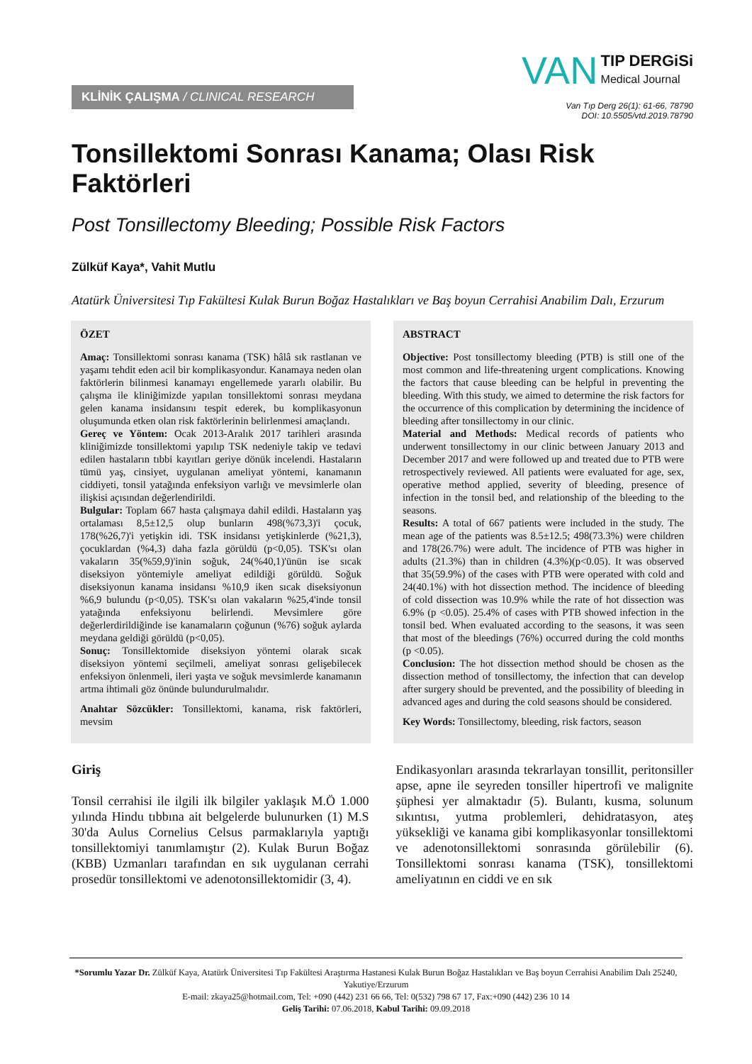KLİNİK ÇALIŞMA / CLINICAL RESEARCH
VAN TIP DERGiSi
Medical Journal
Van Tıp Derg 26(1): 61-66, 78790
DOI: 10.5505/vtd.2019.78790
Tonsillektomi Sonrası Kanama; Olası Risk Faktörleri
Post Tonsillectomy Bleeding; Possible Risk Factors
Zülküf Kaya*, Vahit Mutlu
Atatürk Üniversitesi Tıp Fakültesi Kulak Burun Boğaz Hastalıkları ve Baş boyun Cerrahisi Anabilim Dalı, Erzurum
ÖZET
Amaç: Tonsillektomi sonrası kanama (TSK) hâlâ sık rastlanan ve yaşamı tehdit eden acil bir komplikasyondur. Kanamaya neden olan faktörlerin bilinmesi kanamayı engellemede yararlı olabilir. Bu çalışma ile kliniğimizde yapılan tonsillektomi sonrası meydana gelen kanama insidansını tespit ederek, bu komplikasyonun oluşumunda etken olan risk faktörlerinin belirlenmesi amaçlandı.
Gereç ve Yöntem: Ocak 2013-Aralık 2017 tarihleri arasında kliniğimizde tonsillektomi yapılıp TSK nedeniyle takip ve tedavi edilen hastaların tıbbi kayıtları geriye dönük incelendi. Hastaların tümü yaş, cinsiyet, uygulanan ameliyat yöntemi, kanamanın ciddiyeti, tonsil yatağında enfeksiyon varlığı ve mevsimlerle olan ilişkisi açısından değerlendirildi.
Bulgular: Toplam 667 hasta çalışmaya dahil edildi. Hastaların yaş ortalaması 8,5±12,5 olup bunların 498(%73,3)'i çocuk, 178(%26,7)'i yetişkin idi. TSK insidansı yetişkinlerde (%21,3), çocuklardan (%4,3) daha fazla görüldü (p<0,05). TSK'sı olan vakaların 35(%59,9)'inin soğuk, 24(%40,1)'ünün ise sıcak diseksiyon yöntemiyle ameliyat edildiği görüldü. Soğuk diseksiyonun kanama insidansı %10,9 iken sıcak diseksiyonun %6,9 bulundu (p<0,05). TSK'sı olan vakaların %25,4'inde tonsil yatağında enfeksiyonu belirlendi. Mevsimlere göre değerlerdirildiğinde ise kanamaların çoğunun (%76) soğuk aylarda meydana geldiği görüldü (p<0,05).
Sonuç: Tonsillektomide diseksiyon yöntemi olarak sıcak diseksiyon yöntemi seçilmeli, ameliyat sonrası gelişebilecek enfeksiyon önlenmeli, ileri yaşta ve soğuk mevsimlerde kanamanın artma ihtimali göz önünde bulundurulmalıdır.
Anahtar Sözcükler: Tonsillektomi, kanama, risk faktörleri, mevsim
ABSTRACT
Objective: Post tonsillectomy bleeding (PTB) is still one of the most common and life-threatening urgent complications. Knowing the factors that cause bleeding can be helpful in preventing the bleeding. With this study, we aimed to determine the risk factors for the occurrence of this complication by determining the incidence of bleeding after tonsillectomy in our clinic.
Material and Methods: Medical records of patients who underwent tonsillectomy in our clinic between January 2013 and December 2017 and were followed up and treated due to PTB were retrospectively reviewed. All patients were evaluated for age, sex, operative method applied, severity of bleeding, presence of infection in the tonsil bed, and relationship of the bleeding to the seasons.
Results: A total of 667 patients were included in the study. The mean age of the patients was 8.5±12.5; 498(73.3%) were children and 178(26.7%) were adult. The incidence of PTB was higher in adults (21.3%) than in children (4.3%)(p<0.05). It was observed that 35(59.9%) of the cases with PTB were operated with cold and 24(40.1%) with hot dissection method. The incidence of bleeding of cold dissection was 10.9% while the rate of hot dissection was 6.9% (p <0.05). 25.4% of cases with PTB showed infection in the tonsil bed. When evaluated according to the seasons, it was seen that most of the bleedings (76%) occurred during the cold months (p <0.05).
Conclusion: The hot dissection method should be chosen as the dissection method of tonsillectomy, the infection that can develop after surgery should be prevented, and the possibility of bleeding in advanced ages and during the cold seasons should be considered.
Key Words: Tonsillectomy, bleeding, risk factors, season
Giriş
Tonsil cerrahisi ile ilgili ilk bilgiler yaklaşık M.Ö 1.000 yılında Hindu tıbbına ait belgelerde bulunurken (1) M.S 30'da Aulus Cornelius Celsus parmaklarıyla yaptığı tonsillektomiyi tanımlamıştır (2). Kulak Burun Boğaz (KBB) Uzmanları tarafından en sık uygulanan cerrahi prosedür tonsillektomi ve adenotonsillektomidir (3, 4).
Endikasyonları arasında tekrarlayan tonsillit, peritonsiller apse, apne ile seyreden tonsiller hipertrofi ve malignite şüphesi yer almaktadır (5). Bulantı, kusma, solunum sıkıntısı, yutma problemleri, dehidratasyon, ateş yüksekliği ve kanama gibi komplikasyonlar tonsillektomi ve adenotonsillektomi sonrasında görülebilir (6). Tonsillektomi sonrası kanama (TSK), tonsillektomi ameliyatının en ciddi ve en sık
*Sorumlu Yazar Dr. Zülküf Kaya, Atatürk Üniversitesi Tıp Fakültesi Araştırma Hastanesi Kulak Burun Boğaz Hastalıkları ve Baş boyun Cerrahisi Anabilim Dalı 25240, Yakutiye/Erzurum
E-mail: zkaya25@hotmail.com, Tel: +090 (442) 231 66 66, Tel: 0(532) 798 67 17, Fax:+090 (442) 236 10 14
Geliş Tarihi: 07.06.2018, Kabul Tarihi: 09.09.2018